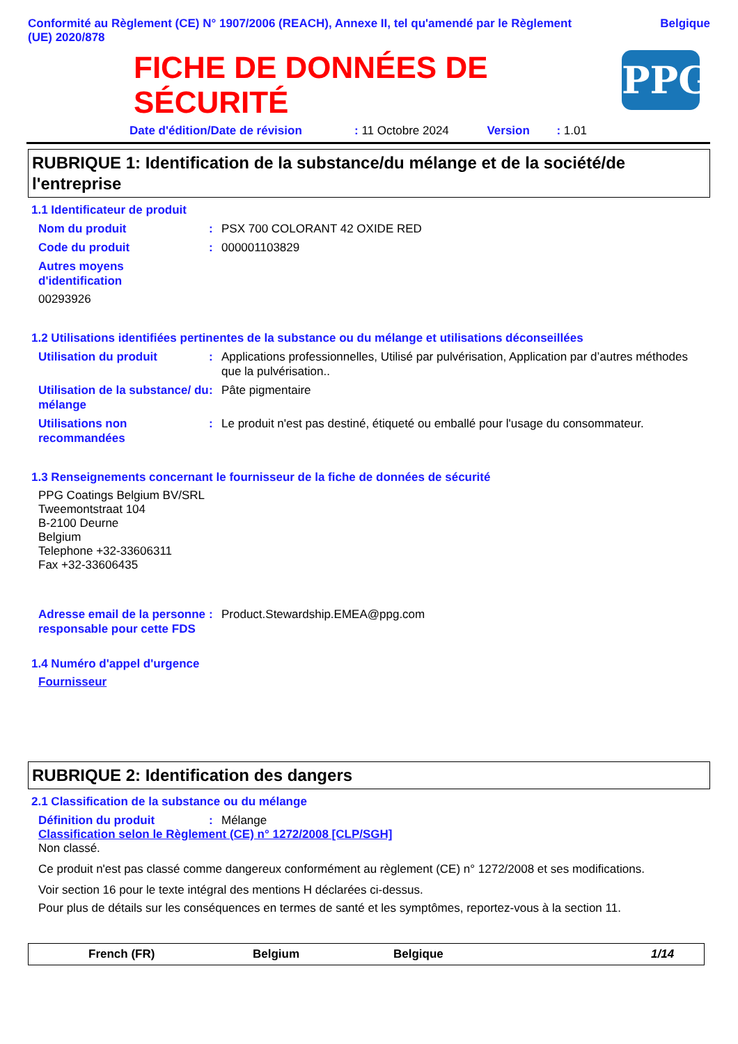Conformité au Règlement (CE) N° 1907/2006 (REACH), Annexe II, tel qu'amendé par le Règlement
(UE) 2020/878
Belgique
FICHE DE DONNÉES DE
SÉCURITÉ
PPG
Date d'édition/Date de révision: 11 Octobre 2024 Version: 1.01
RUBRIQUE 1: Identification de la substance/du mélange et de la société/de l'entreprise
1.1 Identificateur de produit
Nom du produit : PSX 700 COLORANT 42 OXIDE RED
Code du produit : 000001103829
Autres moyens d'identification
00293926
1.2 Utilisations identifiées pertinentes de la substance ou du mélange et utilisations déconseillées
Utilisation du produit : Applications professionnelles, Utilisé par pulvérisation, Application par d’autres méthodes que la pulvérisation..
Utilisation de la substance/ du mélange
: Pâte pigmentaire
Utilisations non recommandées
: Le produit n'est pas destiné, étiqueté ou emballé pour l'usage du consommateur.
1.3 Renseignements concernant le fournisseur de la fiche de données de sécurité
PPG Coatings Belgium BV/SRL
Tweemontstraat 104
B-2100 Deurne
Belgium
Telephone +32-33606311
Fax +32-33606435
Adresse email de la personne responsable pour cette FDS
: Product.Stewardship.EMEA@ppg.com
1.4 Numéro d'appel d'urgence
Fournisseur
RUBRIQUE 2: Identification des dangers
2.1 Classification de la substance ou du mélange
Définition du produit : Mélange
Classification selon le Règlement (CE) n° 1272/2008 [CLP/SGH]
Non classé.
Ce produit n'est pas classé comme dangereux conformément au règlement (CE) n° 1272/2008 et ses modifications.
Voir section 16 pour le texte intégral des mentions H déclarées ci-dessus.
Pour plus de détails sur les conséquences en termes de santé et les symptômes, reportez-vous à la section 11.
French (FR) Belgium Belgique 1/14